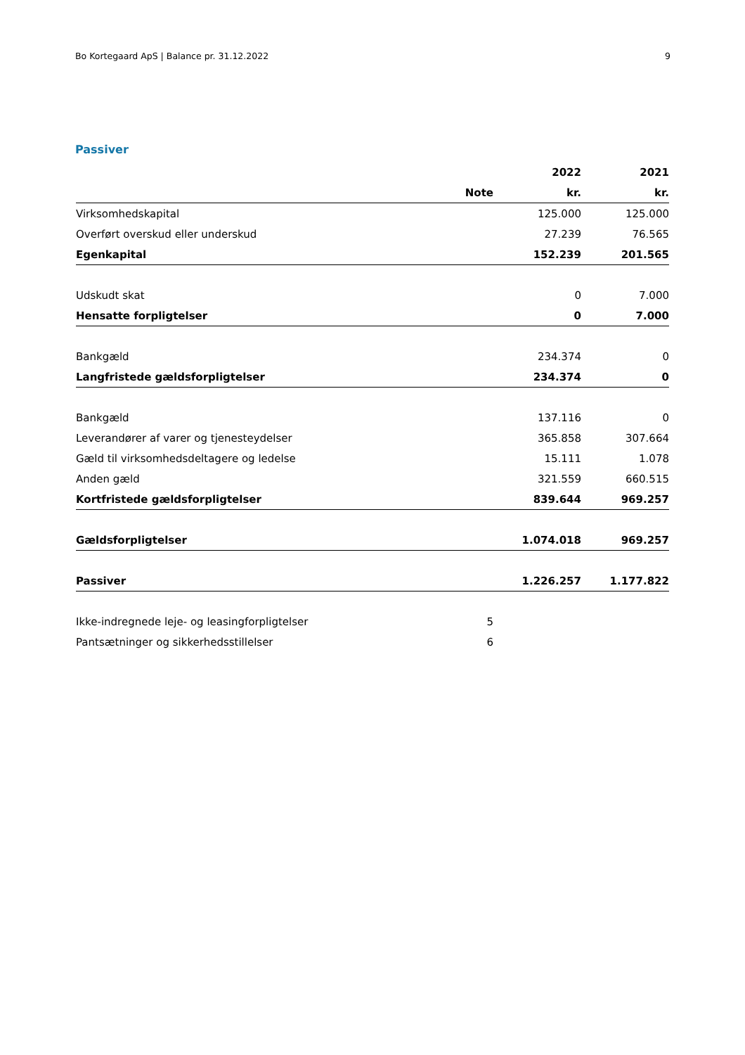Bo Kortegaard ApS | Balance pr. 31.12.2022 9
Passiver
| | | 2022 | 2021 |
| --- | --- | --- | --- |
| | Note | kr. | kr. |
| Virksomhedskapital | | 125.000 | 125.000 |
| Overført overskud eller underskud | | 27.239 | 76.565 |
| Egenkapital | | 152.239 | 201.565 |
| Udskudt skat | | 0 | 7.000 |
| Hensatte forpligtelser | | 0 | 7.000 |
| Bankgæld | | 234.374 | 0 |
| Langfristede gældsforpligtelser | | 234.374 | 0 |
| Bankgæld | | 137.116 | 0 |
| Leverandører af varer og tjenesteydelser | | 365.858 | 307.664 |
| Gæld til virksomhedsdeltagere og ledelse | | 15.111 | 1.078 |
| Anden gæld | | 321.559 | 660.515 |
| Kortfristede gældsforpligtelser | | 839.644 | 969.257 |
| Gældsforpligtelser | | 1.074.018 | 969.257 |
| Passiver | | 1.226.257 | 1.177.822 |
| Ikke-indregnede leje- og leasingforpligtelser | 5 | | |
| Pantsætninger og sikkerhedsstillelser | 6 | | |